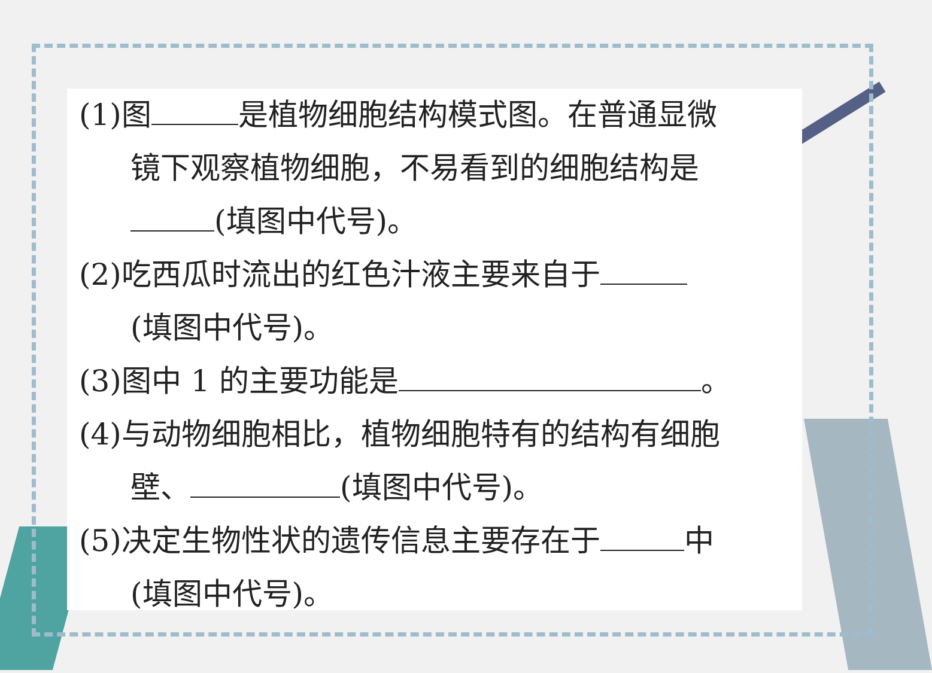(1)图 是植物细胞结构模式图。在普通显微
镜下观察植物细胞，不易看到的细胞结构是
(填图中代号)。
(2)吃西瓜时流出的红色汁液主要来自于
(填图中代号)。
(3)图中 1 的主要功能是 。
(4)与动物细胞相比，植物细胞特有的结构有细胞
壁、 (填图中代号)。
(5)决定生物性状的遗传信息主要存在于 中
(填图中代号)。